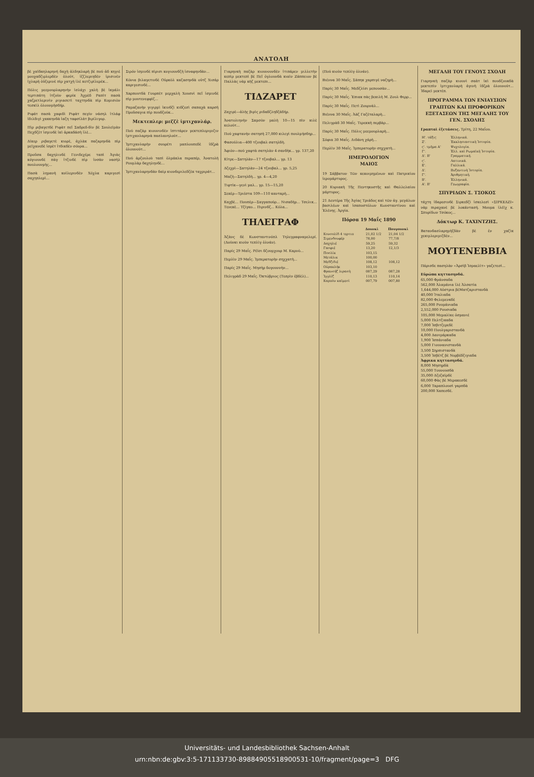ΑΝΑΤΟΛΗ
βὲ χαϊδαηλαρηνή δαχὴ ἀλδηκλαρὴ βὲ πού ἀδ κηγιὲ μουχαδζιρλερδὲν ὀλούτ, ἰζζλεριηδὲν ἰρισινὲν ἰχλαρὴ ὀὐζερινὲ πὶρ χατχὴ ἰλὲ κετζιρίλερὲκ...
Πόλις μεεμουρλαρηνὴν ἰσλάχι χαλὴ βὲ ἰκμάλι τερτιπάτη ἰτζοὺν φερίκ Ἀχμὲδ Ραπὶτ πασὰ χαζρετλερινὶν ριγιασετὶ ταχτηνδὰ πὶρ Κομισιὸν τεσκὶλ ὀλουνμὴσδήρ.
Ριφάτ πασὰ χαφιδὶ Ριφὰτ πεγὶν νάσηλ ἰτλάφ ἰδιλδιγὶ χακκηνδὰ ἰαζη ταφσίλὰτ βιρίλιγορ.
Πὶρ ριβαγετδὲ Ριφὰτ πεῖ Σαδρεδ-δὶν βὲ Σουλεϊμὰν Πεχδζὲτ ἰσμινδὲ ἰκὶ ἀρκαδάσὴ ἰλὲ...
Δίκερ ριβαγετὲ κιορὲ, ἀχλὰκ παζαρηνδὰ πὶρ μεϊχανεδὲ ἰσρὲτ ἰτδικδὲν σόνρα...
Προῦσα δαχηλινδὲ Γενιδεχέρε ταπὶ Ἀγιὰς κόγιουνδὲ πὰγ ἰτζινδὲ πὶρ ἰνσὰν νασὴλ πουλουνμὴς...
Πασὰ λημανὴ κοϊλερινδὲν Χόχλα καριγεσὶ σαχηπλερὶ...
Σιρόν ἰσμινδὲ πὶρισι κογιουνδζὴ ἰσναφηνδὰν...
Κόνια βιλαγετινδὲ Οὐρκὸλ καζασηνδὰ οὐτζ Χισάρ καριγεσινδὲ...
Χαρπουτδὰ Γουρπὲτ μερχαλὴ Χουσνὶ πεῖ ἰσμινδὲ πὶρ μουτενεφφὶζ...
Ραμαζανὴν γιγιρμὶ ἰκινδζὶ κιδζεσὶ σαπαχὰ καρσὴ Προῦσαγια πὶρ πουδζούκ...
Μεκτεπλερ: μεζζὲ ἰμτιχανλάρ.
Πού παζὰρ κιουνινδὲν ἰπτιτάρεν μεκτεπλεριμιζιν ἰμτιχανλαρηνὰ πασλανηλούτ...
Ἰμτιχανλαρὴν σουρέτι μαπλουπεδὲ ἰδζρὰ ὀλουνούτ...
Πού ἀρζουλοὺ ταπὶ ὀλμάκλα περαπέρ, Ἀνατολὴ Ρουμλὰρ δαχηληνδὲ...
Ἰμτιχανλαρηνδὰν δαὶρ κιονδεριλεδζὲκ ταχριράτ...
Γιαρηνκὴ παζὰρ κιουνουνδὲν ἰτιπάρεν μιλλετὴν κεπὶρ μεκτεπὶ βὲ Πεῖ ὀγλουνδὰ κιαὶν Ζάππειον βὲ Παλλὰς νὰμ κὴζ μεκτεπι...
ΤΙΔΖΑΡΕΤ
Ζαχιρὲ—ἀλὴς βιρὶς ριδαδζληδζάδήρ.
Ἀνατολιηνὴν Σαμσὸν μαλὴ 10—15 πὶν κιλὲ κελούτ...
Πού χαφτανὴν σατησὴ 27,000 κιλεγὶ πουλμήσδηρ...
Φασούλια—400 τζουβαλ σατηλδὴ.
Ἀφιὸν—πού χαφτὰ σατηλὰν 4 σανδὴκ... γρ. 137,20
Κίτρε—Σατηλὰν—17 τζουβαλ... γρ. 13
Δζεχρὶ—Σατηλὰν—24 τζουβαλ... γρ. 5,25
Μαζὴ—Σατηλδὴ... γρ. 4—4,20
Τιφτίκ—γενὶ μαλ... γρ. 15—15,20
Σεκὲρ—Τριέστα 109—110 κανταρὴ...
Καχβὲ... Πουπὲρ—Σαγγαπούρ... Νισαδὴρ... Τσελικ... Τενεκὲ... Τζίγκο... Πιρινδζ... Κόλα...
ΤΗΛΕΓΡΑΦ
Ἀζὰνς δὲ Κωνσταντινόπλ Τηλεγραφναμελερί. (Δούνκι κιοὺν τεπλὶγ ὀλνάν).
Παρίς 29 Μαΐς. Ρέϊσι δζουμχουρ Μ. Καρνὸ...
Περλὶν 29 Μαΐς. Ἰμπερατορὴν σηχχατὴ...
Παρίς 29 Μαΐς. Μησὴρ δογουννὴν...
Πελιγρὰδ 29 Μαΐς. Ὀκτώβριος (Τεσρὶν ἐβδὲλ)...
(Πού κιοὺν τεπλὶγ ὀλνάν).
Βιέννα 30 Μαΐς. Σάπηκ χαρπιγὲ ναζηρὴ...
Παρίς 30 Μαΐς. Μεδζλίσι μεπουσὰν...
Παρίς 30 Μαΐς. Ἐπιακ πὰς βεκιλὴ Μ. Ζουλ Φερρ...
Παρίς 30 Μαΐς. Πετὶ Ζουρνὰλ...
Βιέννα 30 Μαΐς. Ἀὰζ Γαζέταλαρὴ...
Πελιγρὰδ 30 Μαΐς. Τερεκκὴ περβὰρ...
Παρίς 30 Μαΐς. Πόλις μεεμουρλαρὴ...
Σόφια 30 Μαΐς. Διδάνη χάρὴ...
Περλὶν 30 Μαΐς. Ἰμπερατορὴν σηχχατὴ...
ΗΜΕΡΟΛΟΓΙΟΝ
ΜΑΙΟΣ
19 Σάββατον Τῶν κεκοιμημένων καὶ Πατρικίου ἱερομάρτυρος.
20 Κυριακὴ Τῆς Πεντηκοστῆς καὶ Θαλλελαίου μάρτυρος.
21 Δευτέρα Τῆς Ἁγίας Τριάδος καὶ τῶν ἁγ. μεγάλων βασιλέων καὶ ἰσαποστόλων Κωνσταντίνου καὶ Ἑλένης. Ἀργία.
Πόρσα 19 Μαΐς 1890
| | Δουνκὶ | Πουγουνκὶ |
| --- | --- | --- |
| Κονσολίδ 4 τερτιπ | 21,02 1/2 | 21,04 1/2 |
| Σιμενδουφέρ | 78,00 | 77,7/8 |
| Δαχηλιέ | 59,25 | 59,32 |
| Γασφιέ | 13,20 | 12,1/3 |
| Ποσλίκ | 103,15 | |
| Μετάλικ | 100,00 | |
| Μεδζιδιέ | 108,12 | 108,12 |
| Οὐρακλήκ | 103,10 | |
| Φρανσήζ λιρασὴ | 087,29 | 087,28 |
| Ἰγγλὶζ | 110,13 | 110,14 |
| Καρπὸν καϊμεσὶ | 007,79 | 007,80 |
ΜΕΓΑΛΗ ΤΟΥ ΓΕΝΟΥΣ ΣΧΟΛΗ
Γιαρηνκὴ παζὰρ κιουνὶ σαὰτ ἰκὶ πουδζουκδὰ μεκτεπὶν ἰμτιχανλαρὴ ἀγινὴ ἰδζρὰ ὀλουνούτ... Ἰδαρεὶ μεκτέπ.
ΠΡΟΓΡΑΜΜΑ ΤΩΝ ΕΝΙΑΥΣΙΩΝ ΓΡΑΠΤΩΝ ΚΑΙ ΠΡΟΦΟΡΙΚΩΝ ΕΞΕΤΑΣΕΩΝ ΤΗΣ ΜΕΓΑΛΗΣ ΤΟΥ ΓΕΝ. ΣΧΟΛΗΣ
Γραπταὶ ἐξετάσεις. Τρίτη, 22 Μαΐου.
| Η'. τάξις | Ἑλληνικά. |
| Ζ'. | Ἐκκλησιαστικὴ Ἱστορία. |
| ς'. τμῆμα Α' | Ψυχολογία. |
| Γ'. | Ἑλλ. καὶ Ρωμαϊκὴ Ἱστορία. |
| Δ'. Β' | Γραμματική. |
| ς'. | Λατινικά. |
| Ε'. | Γαλλικά. |
| Δ'. | Βυζαντινὴ Ἱστορία. |
| Γ'. | Ἀριθμητική. |
| Β'. | Ἑλληνικά. |
| Α'. Β' | Γεωγραφία. |
ΣΠΥΡΙΔΩΝ Σ. ΤΣΟΚΟΣ
τάχτη ἰδαρεσινδὲ Σιρκεδζὶ ἰσκελεσὶ «ΣΙΡΚΕΔΖΙ» νὰμ πιραχανὲ βὲ λοκάντασή. Μουμα ἰλέϊχ κ. Σπυρίδων Τσόκος...
Δόκτωρ Κ. ΤΑΧΙΝΤΖΗΣ.
Βατανδασλαρημὴζδὰν βὲ ἐν χαζὶκ χεκιμλεριμιζδὲν...
ΜΟΥΤΕΝΕΒΒΙΑ
Πάρισδε πασηλὰν «Ἀρσὶβ Ἰσραελὶτ» γαζετεσὶ...
Εὐρώπα κηττασηνδά.
65,000 Φράνσαδα
562,000 Ἀλαμάνια ἰλὲ Ἀλσατία
1,644,000 Αὐστρια βὲΜατζαριστανδὰ
40,000 Ἰταλιαδα
82,000 Φελεμενκδὲ
265,000 Ρουμάνιαδα
2,552,000 Ρουσιαδα
105,000 Μεμαλὶκε ὀσμανιέ
5,000 Πελτζικαδα
7,000 Ἰσβιτζερεδὲ
10,000 Πουλγαριστανδὰ
4,000 Δανιμάρκαδα
1,900 Ἰσπάνιαδα
5,000 Γιουνανιστανδὰ
3,500 Σηρπιστανδὰ
3,500 Ἰσβέτζ βὲ Νορβέδζιγιαδα
Ἀφρικα κηττασηνδά.
8,000 Μησηρδὰ
55,000 Τουνουσδὰ
35,000 Δζεζαϊρδὲ
60,000 Φὰς βὲ Μερακεσδὲ
6,000 Ταραπλουσὶ γαρπδὰ
200,000 Χαπεσδὲ.
Universitäts- und Landesbibliothek Sachsen-Anhalt
urn:nbn:de:gbv:3:5-171133730-89884905518900531-10/fragment/page=3 DFG